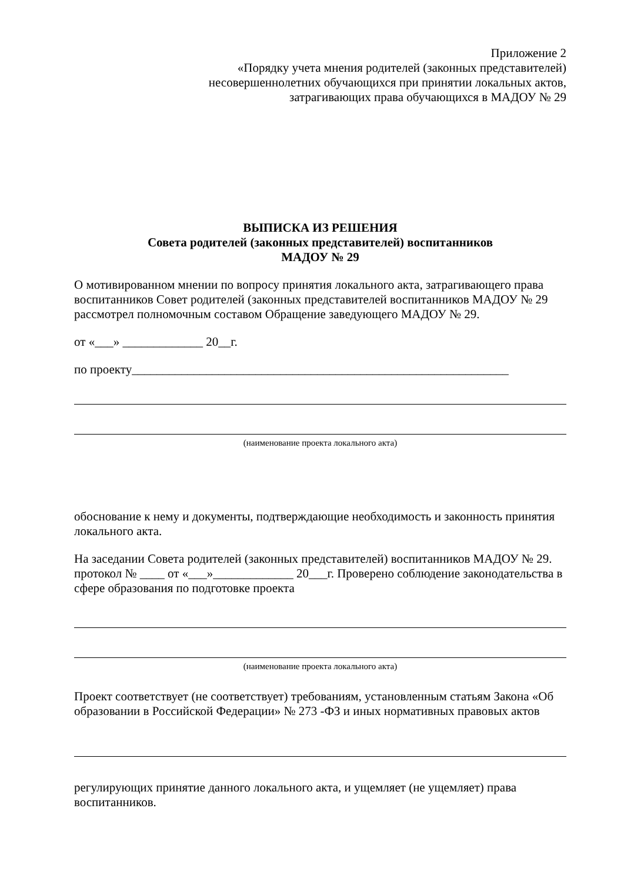Приложение 2
«Порядку учета мнения родителей (законных представителей)
несовершеннолетних обучающихся при принятии локальных актов,
затрагивающих права обучающихся в МАДОУ № 29
ВЫПИСКА ИЗ РЕШЕНИЯ
Совета родителей (законных представителей) воспитанников
МАДОУ № 29
О мотивированном мнении по вопросу принятия локального акта, затрагивающего права воспитанников Совет родителей (законных представителей воспитанников МАДОУ № 29 рассмотрел полномочным составом Обращение заведующего МАДОУ № 29.
от «___» _____________ 20__г.
по проекту_____________________________________________________________
(наименование проекта локального акта)
обоснование к нему и документы, подтверждающие необходимость и законность принятия локального акта.
На заседании Совета родителей (законных представителей) воспитанников МАДОУ № 29. протокол № ____ от «___»_____________ 20___г. Проверено соблюдение законодательства в сфере образования по подготовке проекта
(наименование проекта локального акта)
Проект соответствует (не соответствует) требованиям, установленным статьям Закона «Об образовании в Российской Федерации» № 273 -ФЗ и иных нормативных правовых актов
регулирующих принятие данного локального акта, и ущемляет (не ущемляет) права воспитанников.